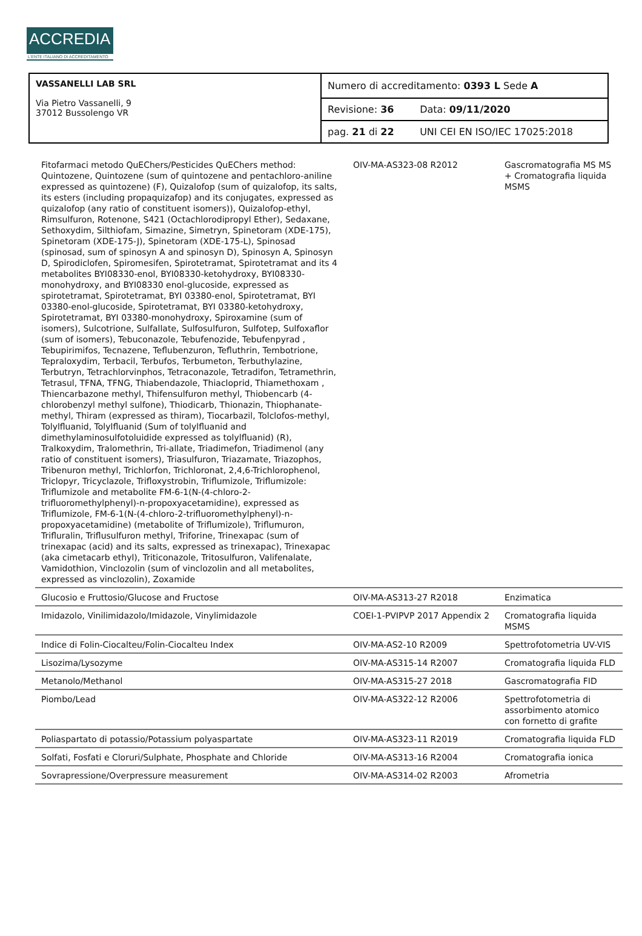ACCREDIA
L'ENTE ITALIANO DI ACCREDITAMENTO
| VASSANELLI LAB SRL Via Pietro Vassanelli, 9 37012 Bussolengo VR | Numero di accreditamento: 0393 L Sede A | |
| | Revisione: 36 | Data: 09/11/2020 |
| | pag. 21 di 22 | UNI CEI EN ISO/IEC 17025:2018 |
| Fitofarmaci metodo QuEChers/Pesticides QuEChers method: Quintozene, Quintozene (sum of quintozene and pentachloro-aniline expressed as quintozene) (F), Quizalofop (sum of quizalofop, its salts, its esters (including propaquizafop) and its conjugates, expressed as quizalofop (any ratio of constituent isomers)), Quizalofop-ethyl, Rimsulfuron, Rotenone, S421 (Octachlorodipropyl Ether), Sedaxane, Sethoxydim, Silthiofam, Simazine, Simetryn, Spinetoram (XDE-175), Spinetoram (XDE-175-J), Spinetoram (XDE-175-L), Spinosad (spinosad, sum of spinosyn A and spinosyn D), Spinosyn A, Spinosyn D, Spirodiclofen, Spiromesifen, Spirotetramat, Spirotetramat and its 4 metabolites BYI08330-enol, BYI08330-ketohydroxy, BYI08330-monohydroxy, and BYI08330 enol-glucoside, expressed as spirotetramat, Spirotetramat, BYI 03380-enol, Spirotetramat, BYI 03380-enol-glucoside, Spirotetramat, BYI 03380-ketohydroxy, Spirotetramat, BYI 03380-monohydroxy, Spiroxamine (sum of isomers), Sulcotrione, Sulfallate, Sulfosulfuron, Sulfotep, Sulfoxaflor (sum of isomers), Tebuconazole, Tebufenozide, Tebufenpyrad , Tebupirimifos, Tecnazene, Teflubenzuron, Tefluthrin, Tembotrione, Tepraloxydim, Terbacil, Terbufos, Terbumeton, Terbuthylazine, Terbutryn, Tetrachlorvinphos, Tetraconazole, Tetradifon, Tetramethrin, Tetrasul, TFNA, TFNG, Thiabendazole, Thiacloprid, Thiamethoxam , Thiencarbazone methyl, Thifensulfuron methyl, Thiobencarb (4-chlorobenzyl methyl sulfone), Thiodicarb, Thionazin, Thiophanate-methyl, Thiram (expressed as thiram), Tiocarbazil, Tolclofos-methyl, Tolylfluanid, Tolylfluanid (Sum of tolylfluanid and dimethylaminosulfotoluidide expressed as tolylfluanid) (R), Tralkoxydim, Tralomethrin, Tri-allate, Triadimefon, Triadimenol (any ratio of constituent isomers), Triasulfuron, Triazamate, Triazophos, Tribenuron methyl, Trichlorfon, Trichloronat, 2,4,6-Trichlorophenol, Triclopyr, Tricyclazole, Trifloxystrobin, Triflumizole, Triflumizole: Triflumizole and metabolite FM-6-1(N-(4-chloro-2-trifluoromethylphenyl)-n-propoxyacetamidine), expressed as Triflumizole, FM-6-1(N-(4-chloro-2-trifluoromethylphenyl)-n-propoxyacetamidine) (metabolite of Triflumizole), Triflumuron, Trifluralin, Triflusulfuron methyl, Triforine, Trinexapac (sum of trinexapac (acid) and its salts, expressed as trinexapac), Trinexapac (aka cimetacarb ethyl), Triticonazole, Tritosulfuron, Valifenalate, Vamidothion, Vinclozolin (sum of vinclozolin and all metabolites, expressed as vinclozolin), Zoxamide | OIV-MA-AS323-08 R2012 | Gascromatografia MS MS + Cromatografia liquida MSMS |
| Glucosio e Fruttosio/Glucose and Fructose | OIV-MA-AS313-27 R2018 | Enzimatica |
| Imidazolo, Vinilimidazolo/Imidazole, Vinylimidazole | COEI-1-PVIPVP 2017 Appendix 2 | Cromatografia liquida MSMS |
| Indice di Folin-Ciocalteu/Folin-Ciocalteu Index | OIV-MA-AS2-10 R2009 | Spettrofotometria UV-VIS |
| Lisozima/Lysozyme | OIV-MA-AS315-14 R2007 | Cromatografia liquida FLD |
| Metanolo/Methanol | OIV-MA-AS315-27 2018 | Gascromatografia FID |
| Piombo/Lead | OIV-MA-AS322-12 R2006 | Spettrofotometria di assorbimento atomico con fornetto di grafite |
| Poliaspartato di potassio/Potassium polyaspartate | OIV-MA-AS323-11 R2019 | Cromatografia liquida FLD |
| Solfati, Fosfati e Cloruri/Sulphate, Phosphate and Chloride | OIV-MA-AS313-16 R2004 | Cromatografia ionica |
| Sovrapressione/Overpressure measurement | OIV-MA-AS314-02 R2003 | Afrometria |